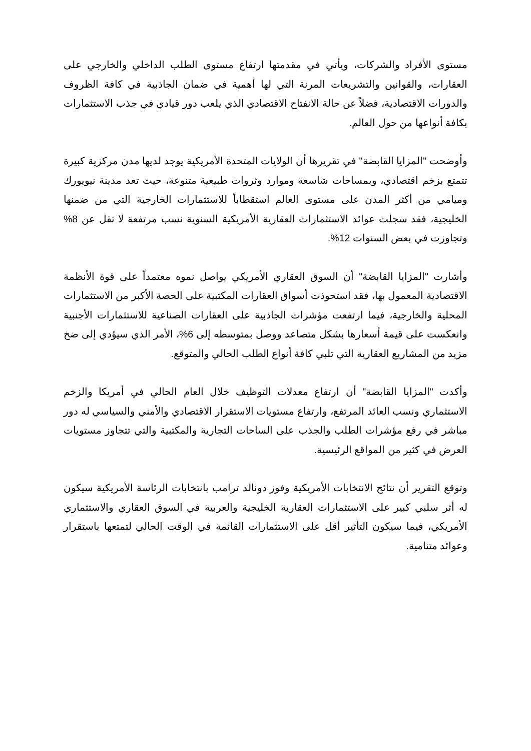مستوى الأفراد والشركات، ويأتي في مقدمتها ارتفاع مستوى الطلب الداخلي والخارجي على العقارات، والقوانين والتشريعات المرنة التي لها أهمية في ضمان الجاذبية في كافة الظروف والدورات الاقتصادية، فضلاً عن حالة الانفتاح الاقتصادي الذي يلعب دور قيادي في جذب الاستثمارات بكافة أنواعها من حول العالم.
وأوضحت "المزايا القابضة" في تقريرها أن الولايات المتحدة الأمريكية يوجد لديها مدن مركزية كبيرة تتمتع بزخم اقتصادي، وبمساحات شاسعة وموارد وثروات طبيعية متنوعة، حيث تعد مدينة نيويورك وميامي من أكثر المدن على مستوى العالم استقطاباً للاستثمارات الخارجية التي من ضمنها الخليجية، فقد سجلت عوائد الاستثمارات العقارية الأمريكية السنوية نسب مرتفعة لا تقل عن 8% وتجاوزت في بعض السنوات 12%.
وأشارت "المزايا القابضة" أن السوق العقاري الأمريكي يواصل نموه معتمداً على قوة الأنظمة الاقتصادية المعمول بها، فقد استحوذت أسواق العقارات المكتبية على الحصة الأكبر من الاستثمارات المحلية والخارجية، فيما ارتفعت مؤشرات الجاذبية على العقارات الصناعية للاستثمارات الأجنبية وانعكست على قيمة أسعارها بشكل متصاعد ووصل بمتوسطه إلى 6%، الأمر الذي سيؤدي إلى ضخ مزيد من المشاريع العقارية التي تلبي كافة أنواع الطلب الحالي والمتوقع.
وأكدت "المزايا القابضة" أن ارتفاع معدلات التوظيف خلال العام الحالي في أمريكا والزخم الاستثماري ونسب العائد المرتفع، وارتفاع مستويات الاستقرار الاقتصادي والأمني والسياسي له دور مباشر في رفع مؤشرات الطلب والجذب على الساحات التجارية والمكتبية والتي تتجاوز مستويات العرض في كثير من المواقع الرئيسية.
وتوقع التقرير أن نتائج الانتخابات الأمريكية وفوز دونالد ترامب بانتخابات الرئاسة الأمريكية سيكون له أثر سلبي كبير على الاستثمارات العقارية الخليجية والعربية في السوق العقاري والاستثماري الأمريكي، فيما سيكون التأثير أقل على الاستثمارات القائمة في الوقت الحالي لتمتعها باستقرار وعوائد متنامية.